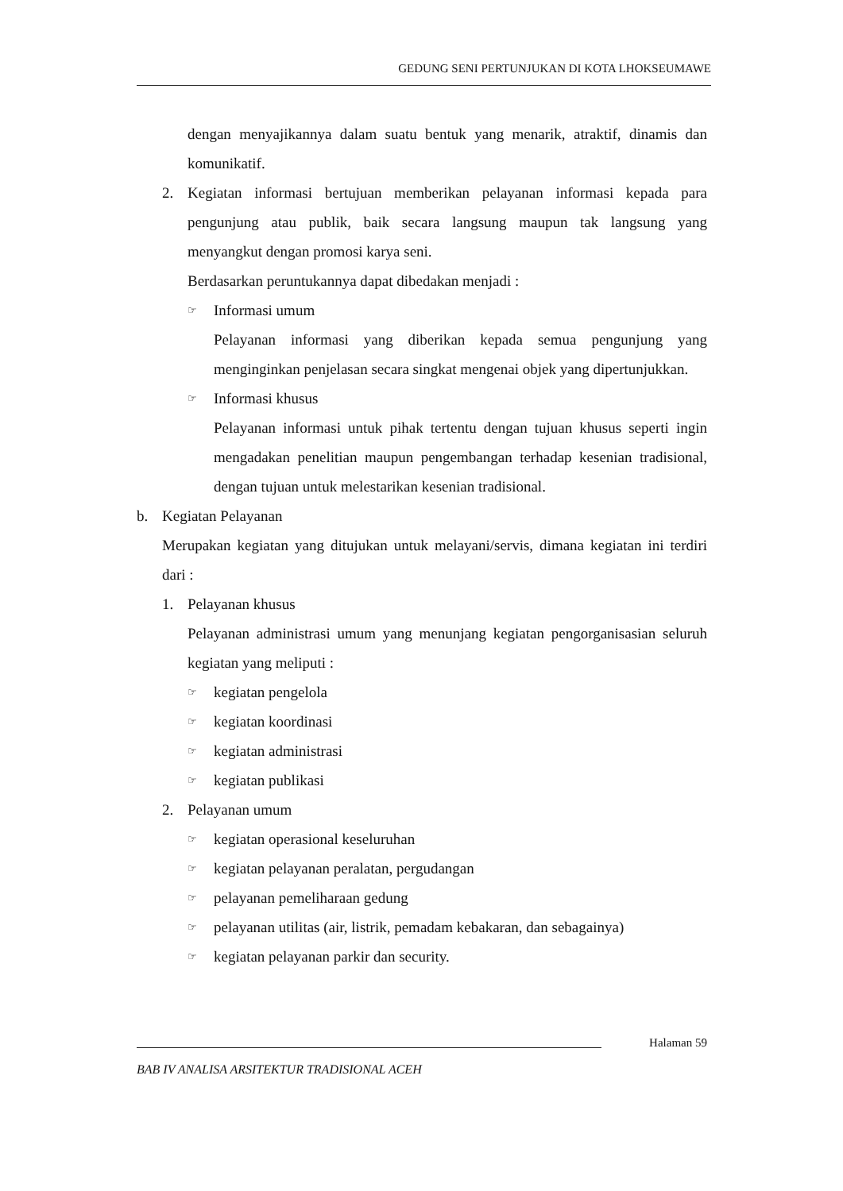GEDUNG SENI PERTUNJUKAN DI KOTA LHOKSEUMAWE
dengan menyajikannya dalam suatu bentuk yang menarik, atraktif, dinamis dan komunikatif.
2. Kegiatan informasi bertujuan memberikan pelayanan informasi kepada para pengunjung atau publik, baik secara langsung maupun tak langsung yang menyangkut dengan promosi karya seni.
Berdasarkan peruntukannya dapat dibedakan menjadi :
☞ Informasi umum
Pelayanan informasi yang diberikan kepada semua pengunjung yang menginginkan penjelasan secara singkat mengenai objek yang dipertunjukkan.
☞ Informasi khusus
Pelayanan informasi untuk pihak tertentu dengan tujuan khusus seperti ingin mengadakan penelitian maupun pengembangan terhadap kesenian tradisional, dengan tujuan untuk melestarikan kesenian tradisional.
b. Kegiatan Pelayanan
Merupakan kegiatan yang ditujukan untuk melayani/servis, dimana kegiatan ini terdiri dari :
1. Pelayanan khusus
Pelayanan administrasi umum yang menunjang kegiatan pengorganisasian seluruh kegiatan yang meliputi :
☞ kegiatan pengelola
☞ kegiatan koordinasi
☞ kegiatan administrasi
☞ kegiatan publikasi
2. Pelayanan umum
☞ kegiatan operasional keseluruhan
☞ kegiatan pelayanan peralatan, pergudangan
☞ pelayanan pemeliharaan gedung
☞ pelayanan utilitas (air, listrik, pemadam kebakaran, dan sebagainya)
☞ kegiatan pelayanan parkir dan security.
Halaman 59
BAB IV ANALISA ARSITEKTUR TRADISIONAL ACEH